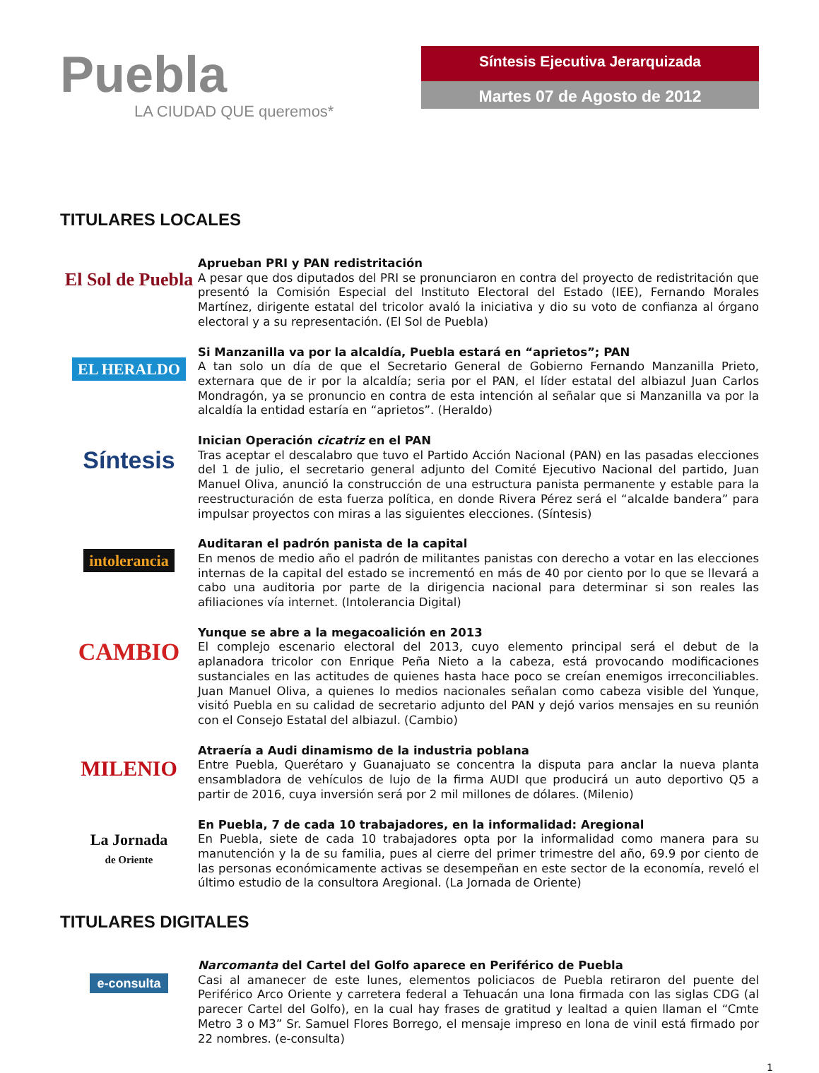Puebla
LA CIUDAD QUE queremos*
Síntesis Ejecutiva Jerarquizada
Martes 07 de Agosto de 2012
TITULARES LOCALES
El Sol de Puebla
Aprueban PRI y PAN redistritación
A pesar que dos diputados del PRI se pronunciaron en contra del proyecto de redistritación que presentó la Comisión Especial del Instituto Electoral del Estado (IEE), Fernando Morales Martínez, dirigente estatal del tricolor avaló la iniciativa y dio su voto de confianza al órgano electoral y a su representación. (El Sol de Puebla)
EL HERALDO
Si Manzanilla va por la alcaldía, Puebla estará en “aprietos”; PAN
A tan solo un día de que el Secretario General de Gobierno Fernando Manzanilla Prieto, externara que de ir por la alcaldía; seria por el PAN, el líder estatal del albiazul Juan Carlos Mondragón, ya se pronuncio en contra de esta intención al señalar que si Manzanilla va por la alcaldía la entidad estaría en “aprietos”. (Heraldo)
Síntesis
Inician Operación cicatriz en el PAN
Tras aceptar el descalabro que tuvo el Partido Acción Nacional (PAN) en las pasadas elecciones del 1 de julio, el secretario general adjunto del Comité Ejecutivo Nacional del partido, Juan Manuel Oliva, anunció la construcción de una estructura panista permanente y estable para la reestructuración de esta fuerza política, en donde Rivera Pérez será el “alcalde bandera” para impulsar proyectos con miras a las siguientes elecciones. (Síntesis)
intolerancia
Auditaran el padrón panista de la capital
En menos de medio año el padrón de militantes panistas con derecho a votar en las elecciones internas de la capital del estado se incrementó en más de 40 por ciento por lo que se llevará a cabo una auditoria por parte de la dirigencia nacional para determinar si son reales las afiliaciones vía internet. (Intolerancia Digital)
CAMBIO
Yunque se abre a la megacoalición en 2013
El complejo escenario electoral del 2013, cuyo elemento principal será el debut de la aplanadora tricolor con Enrique Peña Nieto a la cabeza, está provocando modificaciones sustanciales en las actitudes de quienes hasta hace poco se creían enemigos irreconciliables. Juan Manuel Oliva, a quienes lo medios nacionales señalan como cabeza visible del Yunque, visitó Puebla en su calidad de secretario adjunto del PAN y dejó varios mensajes en su reunión con el Consejo Estatal del albiazul. (Cambio)
MILENIO
Atraería a Audi dinamismo de la industria poblana
Entre Puebla, Querétaro y Guanajuato se concentra la disputa para anclar la nueva planta ensambladora de vehículos de lujo de la firma AUDI que producirá un auto deportivo Q5 a partir de 2016, cuya inversión será por 2 mil millones de dólares. (Milenio)
La Jornada
de Oriente
En Puebla, 7 de cada 10 trabajadores, en la informalidad: Aregional
En Puebla, siete de cada 10 trabajadores opta por la informalidad como manera para su manutención y la de su familia, pues al cierre del primer trimestre del año, 69.9 por ciento de las personas económicamente activas se desempeñan en este sector de la economía, reveló el último estudio de la consultora Aregional. (La Jornada de Oriente)
TITULARES DIGITALES
e-consulta
Narcomanta del Cartel del Golfo aparece en Periférico de Puebla
Casi al amanecer de este lunes, elementos policiacos de Puebla retiraron del puente del Periférico Arco Oriente y carretera federal a Tehuacán una lona firmada con las siglas CDG (al parecer Cartel del Golfo), en la cual hay frases de gratitud y lealtad a quien llaman el “Cmte Metro 3 o M3” Sr. Samuel Flores Borrego, el mensaje impreso en lona de vinil está firmado por 22 nombres. (e-consulta)
1